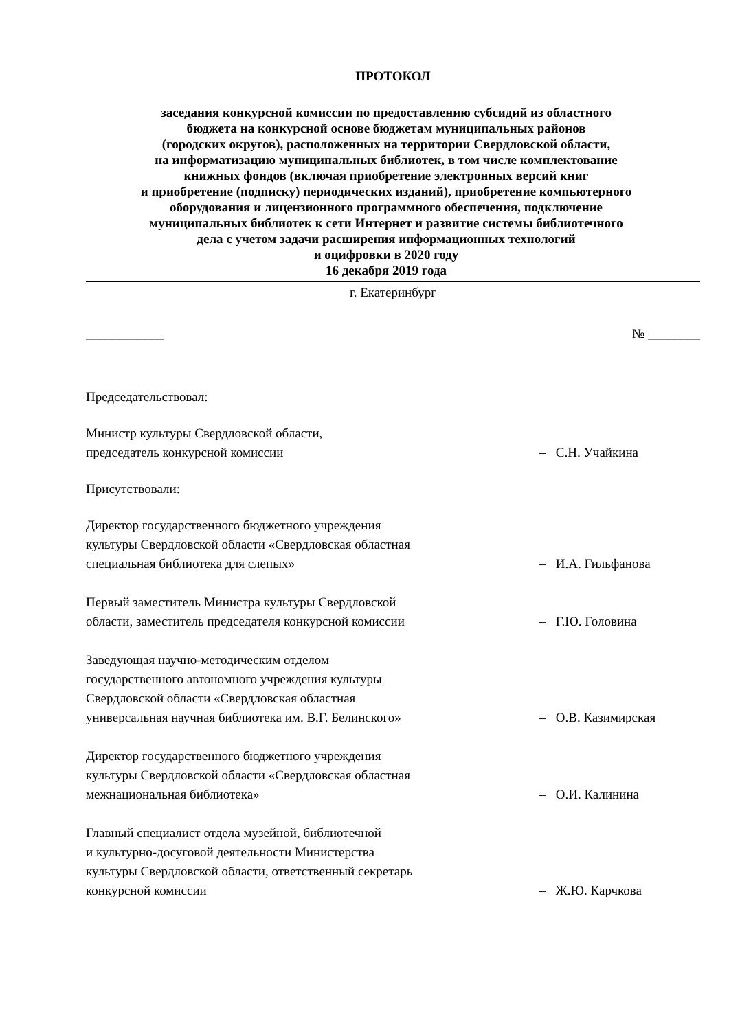ПРОТОКОЛ
заседания конкурсной комиссии по предоставлению субсидий из областного
бюджета на конкурсной основе бюджетам муниципальных районов
(городских округов), расположенных на территории Свердловской области,
на информатизацию муниципальных библиотек, в том числе комплектование
книжных фондов (включая приобретение электронных версий книг
и приобретение (подписку) периодических изданий), приобретение компьютерного
оборудования и лицензионного программного обеспечения, подключение
муниципальных библиотек к сети Интернет и развитие системы библиотечного
дела с учетом задачи расширения информационных технологий
и оцифровки в 2020 году
16 декабря 2019 года
г. Екатеринбург
____________ № ________
Председательствовал:
Министр культуры Свердловской области,
председатель конкурсной комиссии
– С.Н. Учайкина
Присутствовали:
Директор государственного бюджетного учреждения
культуры Свердловской области «Свердловская областная
специальная библиотека для слепых»
– И.А. Гильфанова
Первый заместитель Министра культуры Свердловской
области, заместитель председателя конкурсной комиссии
– Г.Ю. Головина
Заведующая научно-методическим отделом
государственного автономного учреждения культуры
Свердловской области «Свердловская областная
универсальная научная библиотека им. В.Г. Белинского»
– О.В. Казимирская
Директор государственного бюджетного учреждения
культуры Свердловской области «Свердловская областная
межнациональная библиотека»
– О.И. Калинина
Главный специалист отдела музейной, библиотечной
и культурно-досуговой деятельности Министерства
культуры Свердловской области, ответственный секретарь
конкурсной комиссии
– Ж.Ю. Карчкова